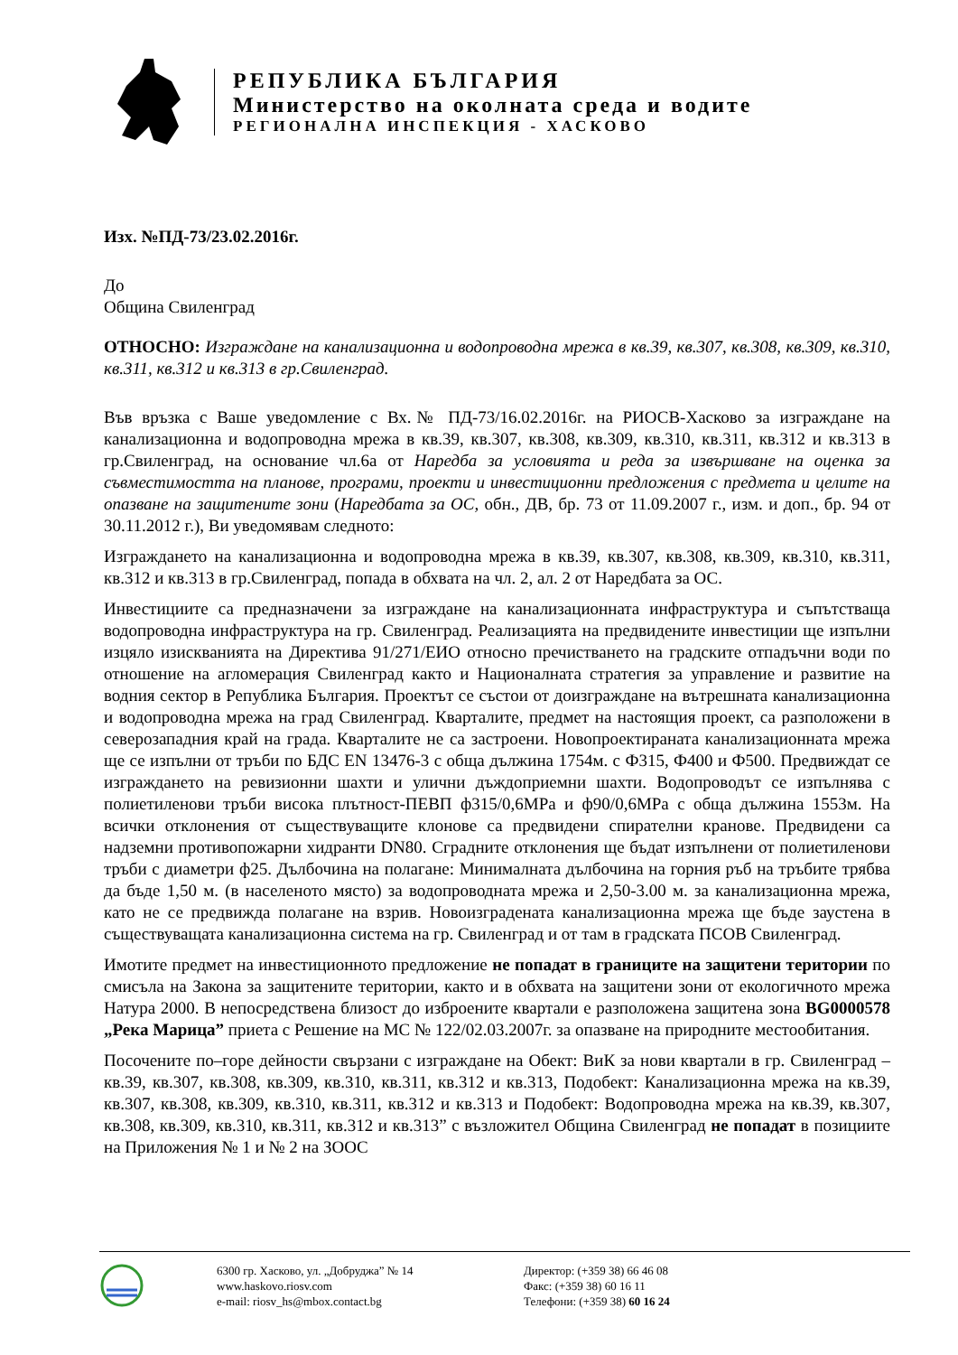РЕПУБЛИКА БЪЛГАРИЯ
Министерство на околната среда и водите
РЕГИОНАЛНА ИНСПЕКЦИЯ - ХАСКОВО
Изх. №ПД-73/23.02.2016г.
До
Община Свиленград
ОТНОСНО: Изграждане на канализационна и водопроводна мрежа в кв.39, кв.307, кв.308, кв.309, кв.310, кв.311, кв.312 и кв.313 в гр.Свиленград.
Във връзка с Ваше уведомление с Вх.№ ПД-73/16.02.2016г. на РИОСВ-Хасково за изграждане на канализационна и водопроводна мрежа в кв.39, кв.307, кв.308, кв.309, кв.310, кв.311, кв.312 и кв.313 в гр.Свиленград, на основание чл.6а от Наредба за условията и реда за извършване на оценка за съвместимостта на планове, програми, проекти и инвестиционни предложения с предмета и целите на опазване на защитените зони (Наредбата за ОС, обн., ДВ, бр. 73 от 11.09.2007 г., изм. и доп., бр. 94 от 30.11.2012 г.), Ви уведомявам следното:
Изграждането на канализационна и водопроводна мрежа в кв.39, кв.307, кв.308, кв.309, кв.310, кв.311, кв.312 и кв.313 в гр.Свиленград, попада в обхвата на чл. 2, ал. 2 от Наредбата за ОС.
Инвестициите са предназначени за изграждане на канализационната инфраструктура и съпътстваща водопроводна инфраструктура на гр. Свиленград. Реализацията на предвидените инвестиции ще изпълни изцяло изискванията на Директива 91/271/ЕИО относно пречистването на градските отпадъчни води по отношение на агломерация Свиленград както и Националната стратегия за управление и развитие на водния сектор в Република България. Проектът се състои от доизграждане на вътрешната канализационна и водопроводна мрежа на град Свиленград. Кварталите, предмет на настоящия проект, са разположени в северозападния край на града. Кварталите не са застроени. Новопроектираната канализационната мрежа ще се изпълни от тръби по БДС EN 13476-3 с обща дължина 1754м. с Ф315, Ф400 и Ф500. Предвиждат се изграждането на ревизионни шахти и улични дъждоприемни шахти. Водопроводът се изпълнява с полиетиленови тръби висока плътност-ПЕВП ф315/0,6МРа и ф90/0,6МРа с обща дължина 1553м. На всички отклонения от съществуващите клонове са предвидени спирателни кранове. Предвидени са надземни противопожарни хидранти DN80. Сградните отклонения ще бъдат изпълнени от полиетиленови тръби с диаметри ф25. Дълбочина на полагане: Минималната дълбочина на горния ръб на тръбите трябва да бъде 1,50 м. (в населеното място) за водопроводната мрежа и 2,50-3.00 м. за канализационна мрежа, като не се предвижда полагане на взрив. Новоизградената канализационна мрежа ще бъде заустена в съществуващата канализационна система на гр. Свиленград и от там в градската ПСОВ Свиленград.
Имотите предмет на инвестиционното предложение не попадат в границите на защитени територии по смисъла на Закона за защитените територии, както и в обхвата на защитени зони от екологичното мрежа Натура 2000. В непосредствена близост до изброените квартали е разположена защитена зона BG0000578 „Река Марица” приета с Решение на МС № 122/02.03.2007г. за опазване на природните местообитания.
Посочените по–горе дейности свързани с изграждане на Обект: ВиК за нови квартали в гр. Свиленград – кв.39, кв.307, кв.308, кв.309, кв.310, кв.311, кв.312 и кв.313, Подобект: Канализационна мрежа на кв.39, кв.307, кв.308, кв.309, кв.310, кв.311, кв.312 и кв.313 и Подобект: Водопроводна мрежа на кв.39, кв.307, кв.308, кв.309, кв.310, кв.311, кв.312 и кв.313” с възложител Община Свиленград не попадат в позициите на Приложения № 1 и № 2 на ЗООС
6300 гр. Хасково, ул. „Добруджа” № 14
www.haskovo.riosv.com
e-mail: riosv_hs@mbox.contact.bg
Директор: (+359 38) 66 46 08
Факс: (+359 38) 60 16 11
Телефони: (+359 38) 60 16 24